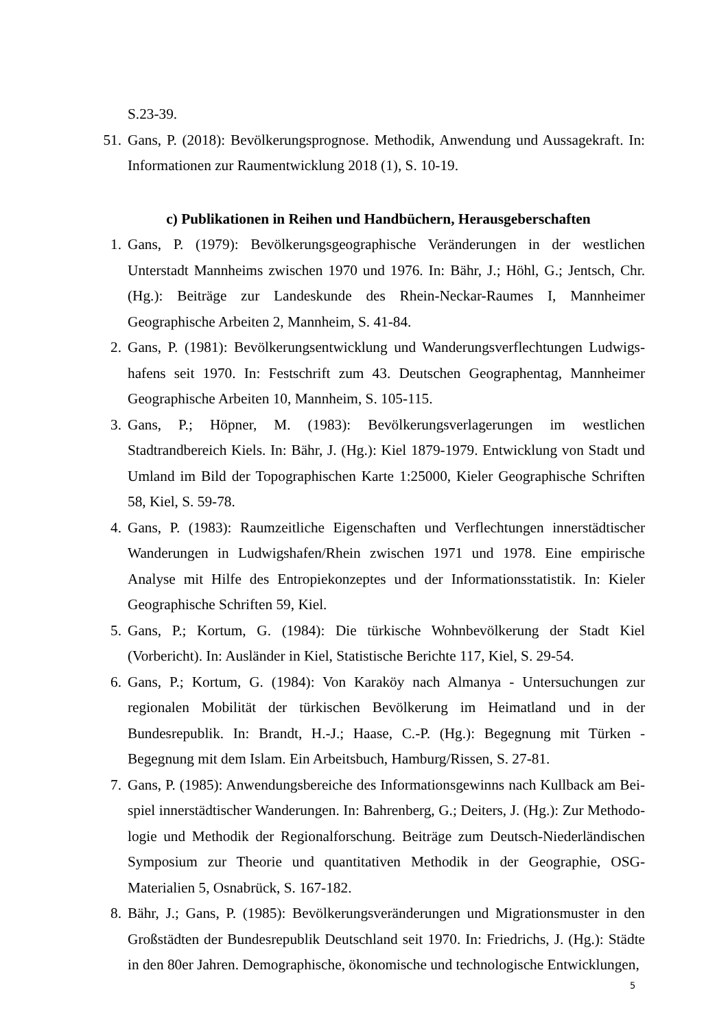S.23-39.
51. Gans, P. (2018): Bevölkerungsprognose. Methodik, Anwendung und Aussagekraft. In: Informationen zur Raumentwicklung 2018 (1), S. 10-19.
c) Publikationen in Reihen und Handbüchern, Herausgeberschaften
1. Gans, P. (1979): Bevölkerungsgeographische Veränderungen in der westlichen Unterstadt Mannheims zwischen 1970 und 1976. In: Bähr, J.; Höhl, G.; Jentsch, Chr. (Hg.): Beiträge zur Landeskunde des Rhein-Neckar-Raumes I, Mannheimer Geographische Arbeiten 2, Mannheim, S. 41-84.
2. Gans, P. (1981): Bevölkerungsentwicklung und Wanderungsverflechtungen Ludwigs­hafens seit 1970. In: Festschrift zum 43. Deutschen Geographentag, Mannheimer Geogra­phische Arbeiten 10, Mannheim, S. 105-115.
3. Gans, P.; Höpner, M. (1983): Bevölkerungsverlagerungen im westlichen Stadtrandbereich Kiels. In: Bähr, J. (Hg.): Kiel 1879-1979. Entwicklung von Stadt und Umland im Bild der Topographischen Karte 1:25000, Kieler Geographische Schriften 58, Kiel, S. 59-78.
4. Gans, P. (1983): Raumzeitliche Eigenschaften und Verflechtungen innerstädtischer Wan­derungen in Ludwigshafen/Rhein zwischen 1971 und 1978. Eine empirische Analyse mit Hilfe des Entropiekonzeptes und der Informationsstatistik. In: Kieler Geographische Schriften 59, Kiel.
5. Gans, P.; Kortum, G. (1984): Die türkische Wohnbevölkerung der Stadt Kiel (Vorbericht). In: Ausländer in Kiel, Statistische Berichte 117, Kiel, S. 29-54.
6. Gans, P.; Kortum, G. (1984): Von Karaköy nach Almanya - Untersuchungen zur regiona­len Mobilität der türkischen Bevölkerung im Heimatland und in der Bundesrepublik. In: Brandt, H.-J.; Haase, C.-P. (Hg.): Begegnung mit Türken - Begegnung mit dem Islam. Ein Arbeitsbuch, Hamburg/Rissen, S. 27-81.
7. Gans, P. (1985): Anwendungsbereiche des Informationsgewinns nach Kullback am Bei­spiel innerstädtischer Wanderungen. In: Bahrenberg, G.; Deiters, J. (Hg.): Zur Methodo­logie und Methodik der Regionalforschung. Beiträge zum Deutsch-Niederländischen Symposium zur Theorie und quantitativen Methodik in der Geographie, OSG-Materialien 5, Osnabrück, S. 167-182.
8. Bähr, J.; Gans, P. (1985): Bevölkerungsveränderungen und Migrationsmuster in den Großstädten der Bundesrepublik Deutschland seit 1970. In: Friedrichs, J. (Hg.): Städte in den 80er Jahren. Demographische, ökonomische und technologische Entwicklungen,
5